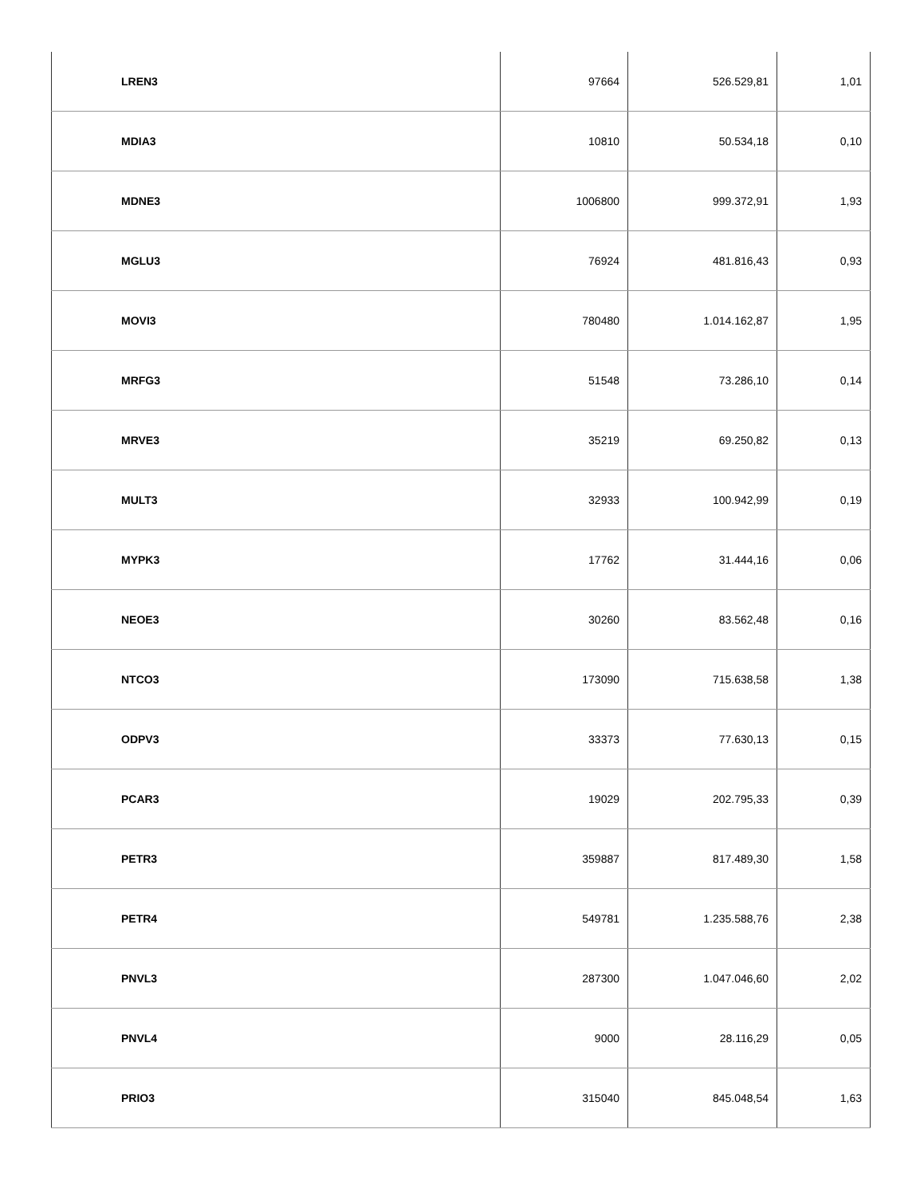| LREN3 | 97664 | 526.529,81 | 1,01 |
| MDIA3 | 10810 | 50.534,18 | 0,10 |
| MDNE3 | 1006800 | 999.372,91 | 1,93 |
| MGLU3 | 76924 | 481.816,43 | 0,93 |
| MOVI3 | 780480 | 1.014.162,87 | 1,95 |
| MRFG3 | 51548 | 73.286,10 | 0,14 |
| MRVE3 | 35219 | 69.250,82 | 0,13 |
| MULT3 | 32933 | 100.942,99 | 0,19 |
| MYPK3 | 17762 | 31.444,16 | 0,06 |
| NEOE3 | 30260 | 83.562,48 | 0,16 |
| NTCO3 | 173090 | 715.638,58 | 1,38 |
| ODPV3 | 33373 | 77.630,13 | 0,15 |
| PCAR3 | 19029 | 202.795,33 | 0,39 |
| PETR3 | 359887 | 817.489,30 | 1,58 |
| PETR4 | 549781 | 1.235.588,76 | 2,38 |
| PNVL3 | 287300 | 1.047.046,60 | 2,02 |
| PNVL4 | 9000 | 28.116,29 | 0,05 |
| PRIO3 | 315040 | 845.048,54 | 1,63 |